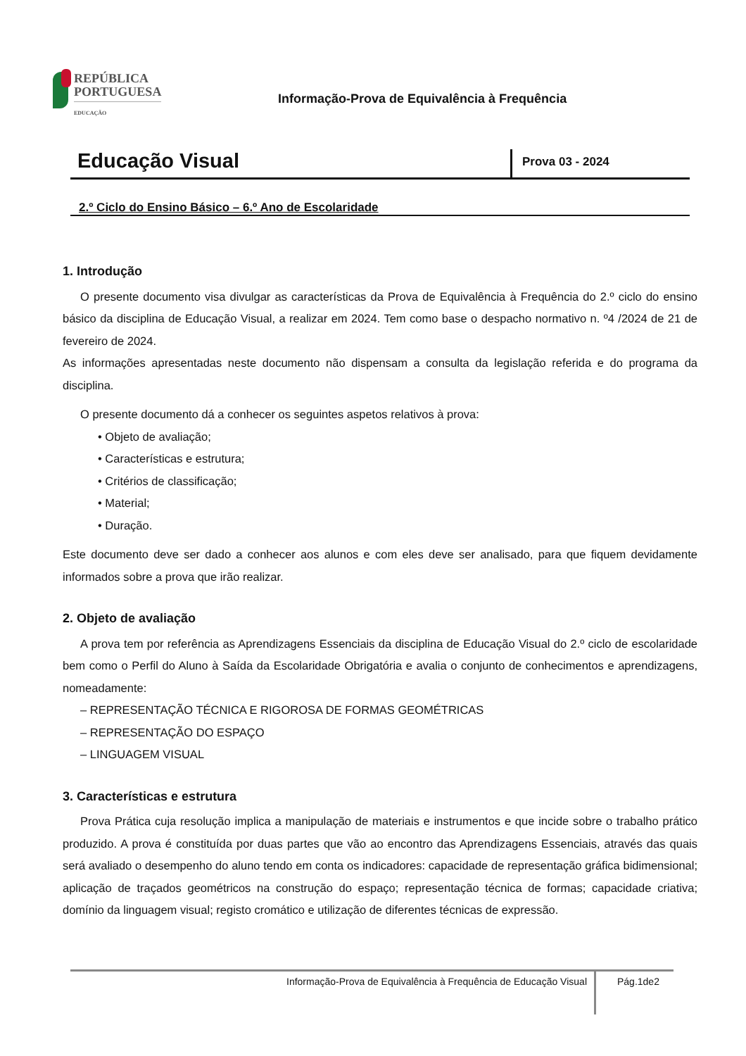REPÚBLICA
PORTUGUESA
EDUCAÇÃO
Informação-Prova de Equivalência à Frequência
Educação Visual
Prova 03 - 2024
2.º Ciclo do Ensino Básico – 6.º Ano de Escolaridade
1. Introdução
O presente documento visa divulgar as características da Prova de Equivalência à Frequência do 2.º ciclo do ensino básico da disciplina de Educação Visual, a realizar em 2024. Tem como base o despacho normativo n. º4 /2024 de 21 de fevereiro de 2024.
As informações apresentadas neste documento não dispensam a consulta da legislação referida e do programa da disciplina.
O presente documento dá a conhecer os seguintes aspetos relativos à prova:
• Objeto de avaliação;
• Características e estrutura;
• Critérios de classificação;
• Material;
• Duração.
Este documento deve ser dado a conhecer aos alunos e com eles deve ser analisado, para que fiquem devidamente informados sobre a prova que irão realizar.
2. Objeto de avaliação
A prova tem por referência as Aprendizagens Essenciais da disciplina de Educação Visual do 2.º ciclo de escolaridade bem como o Perfil do Aluno à Saída da Escolaridade Obrigatória e avalia o conjunto de conhecimentos e aprendizagens, nomeadamente:
– REPRESENTAÇÃO TÉCNICA E RIGOROSA DE FORMAS GEOMÉTRICAS
– REPRESENTAÇÃO DO ESPAÇO
– LINGUAGEM VISUAL
3. Características e estrutura
Prova Prática cuja resolução implica a manipulação de materiais e instrumentos e que incide sobre o trabalho prático produzido. A prova é constituída por duas partes que vão ao encontro das Aprendizagens Essenciais, através das quais será avaliado o desempenho do aluno tendo em conta os indicadores: capacidade de representação gráfica bidimensional; aplicação de traçados geométricos na construção do espaço; representação técnica de formas; capacidade criativa; domínio da linguagem visual; registo cromático e utilização de diferentes técnicas de expressão.
Informação-Prova de Equivalência à Frequência de Educação Visual Pág.1de2